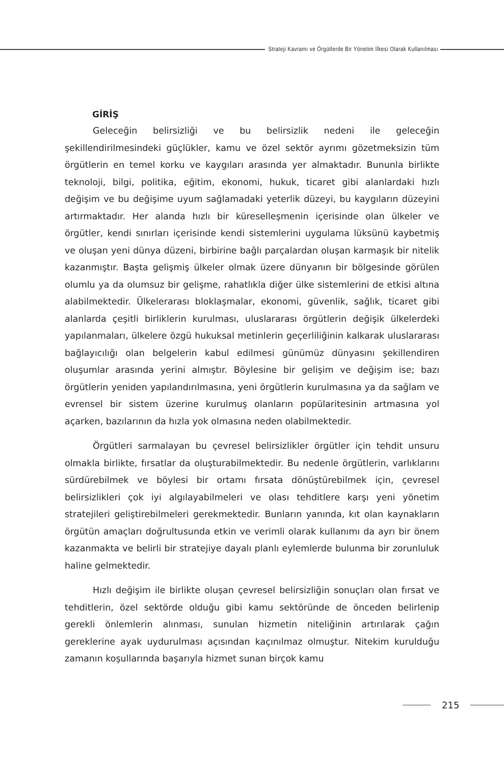Strateji Kavramı ve Örgütlerde Bir Yönetim İlkesi Olarak Kullanılması
GİRİŞ
Geleceğin belirsizliği ve bu belirsizlik nedeni ile geleceğin şekillendirilmesindeki güçlükler, kamu ve özel sektör ayrımı gözetmeksizin tüm örgütlerin en temel korku ve kaygıları arasında yer almaktadır. Bununla birlikte teknoloji, bilgi, politika, eğitim, ekonomi, hukuk, ticaret gibi alanlardaki hızlı değişim ve bu değişime uyum sağlamadaki yeterlik düzeyi, bu kaygıların düzeyini artırmaktadır. Her alanda hızlı bir küreselleşmenin içerisinde olan ülkeler ve örgütler, kendi sınırları içerisinde kendi sistemlerini uygulama lüksünü kaybetmiş ve oluşan yeni dünya düzeni, birbirine bağlı parçalardan oluşan karmaşık bir nitelik kazanmıştır. Başta gelişmiş ülkeler olmak üzere dünyanın bir bölgesinde görülen olumlu ya da olumsuz bir gelişme, rahatlıkla diğer ülke sistemlerini de etkisi altına alabilmektedir. Ülkelerarası bloklaşmalar, ekonomi, güvenlik, sağlık, ticaret gibi alanlarda çeşitli birliklerin kurulması, uluslararası örgütlerin değişik ülkelerdeki yapılanmaları, ülkelere özgü hukuksal metinlerin geçerliliğinin kalkarak uluslararası bağlayıcılığı olan belgelerin kabul edilmesi günümüz dünyasını şekillendiren oluşumlar arasında yerini almıştır. Böylesine bir gelişim ve değişim ise; bazı örgütlerin yeniden yapılandırılmasına, yeni örgütlerin kurulmasına ya da sağlam ve evrensel bir sistem üzerine kurulmuş olanların popülaritesinin artmasına yol açarken, bazılarının da hızla yok olmasına neden olabilmektedir.
Örgütleri sarmalayan bu çevresel belirsizlikler örgütler için tehdit unsuru olmakla birlikte, fırsatlar da oluşturabilmektedir. Bu nedenle örgütlerin, varlıklarını sürdürebilmek ve böylesi bir ortamı fırsata dönüştürebilmek için, çevresel belirsizlikleri çok iyi algılayabilmeleri ve olası tehditlere karşı yeni yönetim stratejileri geliştirebilmeleri gerekmektedir. Bunların yanında, kıt olan kaynakların örgütün amaçları doğrultusunda etkin ve verimli olarak kullanımı da ayrı bir önem kazanmakta ve belirli bir stratejiye dayalı planlı eylemlerde bulunma bir zorunluluk haline gelmektedir.
Hızlı değişim ile birlikte oluşan çevresel belirsizliğin sonuçları olan fırsat ve tehditlerin, özel sektörde olduğu gibi kamu sektöründe de önceden belirlenip gerekli önlemlerin alınması, sunulan hizmetin niteliğinin artırılarak çağın gereklerine ayak uydurulması açısından kaçınılmaz olmuştur. Nitekim kurulduğu zamanın koşullarında başarıyla hizmet sunan birçok kamu
215